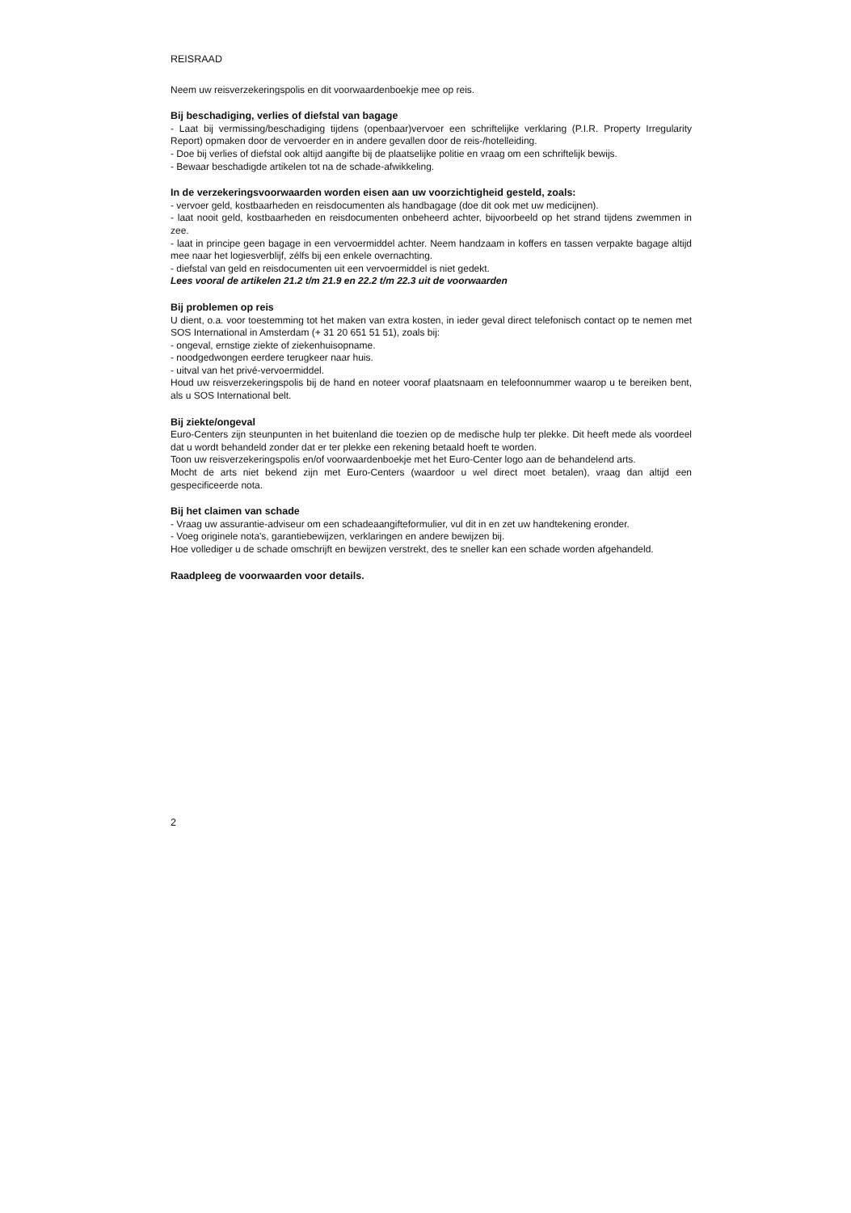REISRAAD
Neem uw reisverzekeringspolis en dit voorwaardenboekje mee op reis.
Bij beschadiging, verlies of diefstal van bagage
- Laat bij vermissing/beschadiging tijdens (openbaar)vervoer een schriftelijke verklaring (P.I.R. Property Irregularity Report) opmaken door de vervoerder en in andere gevallen door de reis-/hotelleiding.
- Doe bij verlies of diefstal ook altijd aangifte bij de plaatselijke politie en vraag om een schriftelijk bewijs.
- Bewaar beschadigde artikelen tot na de schade-afwikkeling.
In de verzekeringsvoorwaarden worden eisen aan uw voorzichtigheid gesteld, zoals:
- vervoer geld, kostbaarheden en reisdocumenten als handbagage (doe dit ook met uw medicijnen).
- laat nooit geld, kostbaarheden en reisdocumenten onbeheerd achter, bijvoorbeeld op het strand tijdens zwemmen in zee.
- laat in principe geen bagage in een vervoermiddel achter. Neem handzaam in koffers en tassen verpakte bagage altijd mee naar het logiesverblijf, zélfs bij een enkele overnachting.
- diefstal van geld en reisdocumenten uit een vervoermiddel is niet gedekt.
Lees vooral de artikelen 21.2 t/m 21.9 en 22.2 t/m 22.3 uit de voorwaarden
Bij problemen op reis
U dient, o.a. voor toestemming tot het maken van extra kosten, in ieder geval direct telefonisch contact op te nemen met SOS International in Amsterdam (+ 31 20 651 51 51), zoals bij:
- ongeval, ernstige ziekte of ziekenhuisopname.
- noodgedwongen eerdere terugkeer naar huis.
- uitval van het privé-vervoermiddel.
Houd uw reisverzekeringspolis bij de hand en noteer vooraf plaatsnaam en telefoonnummer waarop u te bereiken bent, als u SOS International belt.
Bij ziekte/ongeval
Euro-Centers zijn steunpunten in het buitenland die toezien op de medische hulp ter plekke. Dit heeft mede als voordeel dat u wordt behandeld zonder dat er ter plekke een rekening betaald hoeft te worden.
Toon uw reisverzekeringspolis en/of voorwaardenboekje met het Euro-Center logo aan de behandelend arts.
Mocht de arts niet bekend zijn met Euro-Centers (waardoor u wel direct moet betalen), vraag dan altijd een gespecificeerde nota.
Bij het claimen van schade
- Vraag uw assurantie-adviseur om een schadeaangifteformulier, vul dit in en zet uw handtekening eronder.
- Voeg originele nota's, garantiebewijzen, verklaringen en andere bewijzen bij.
Hoe vollediger u de schade omschrijft en bewijzen verstrekt, des te sneller kan een schade worden afgehandeld.
Raadpleeg de voorwaarden voor details.
2